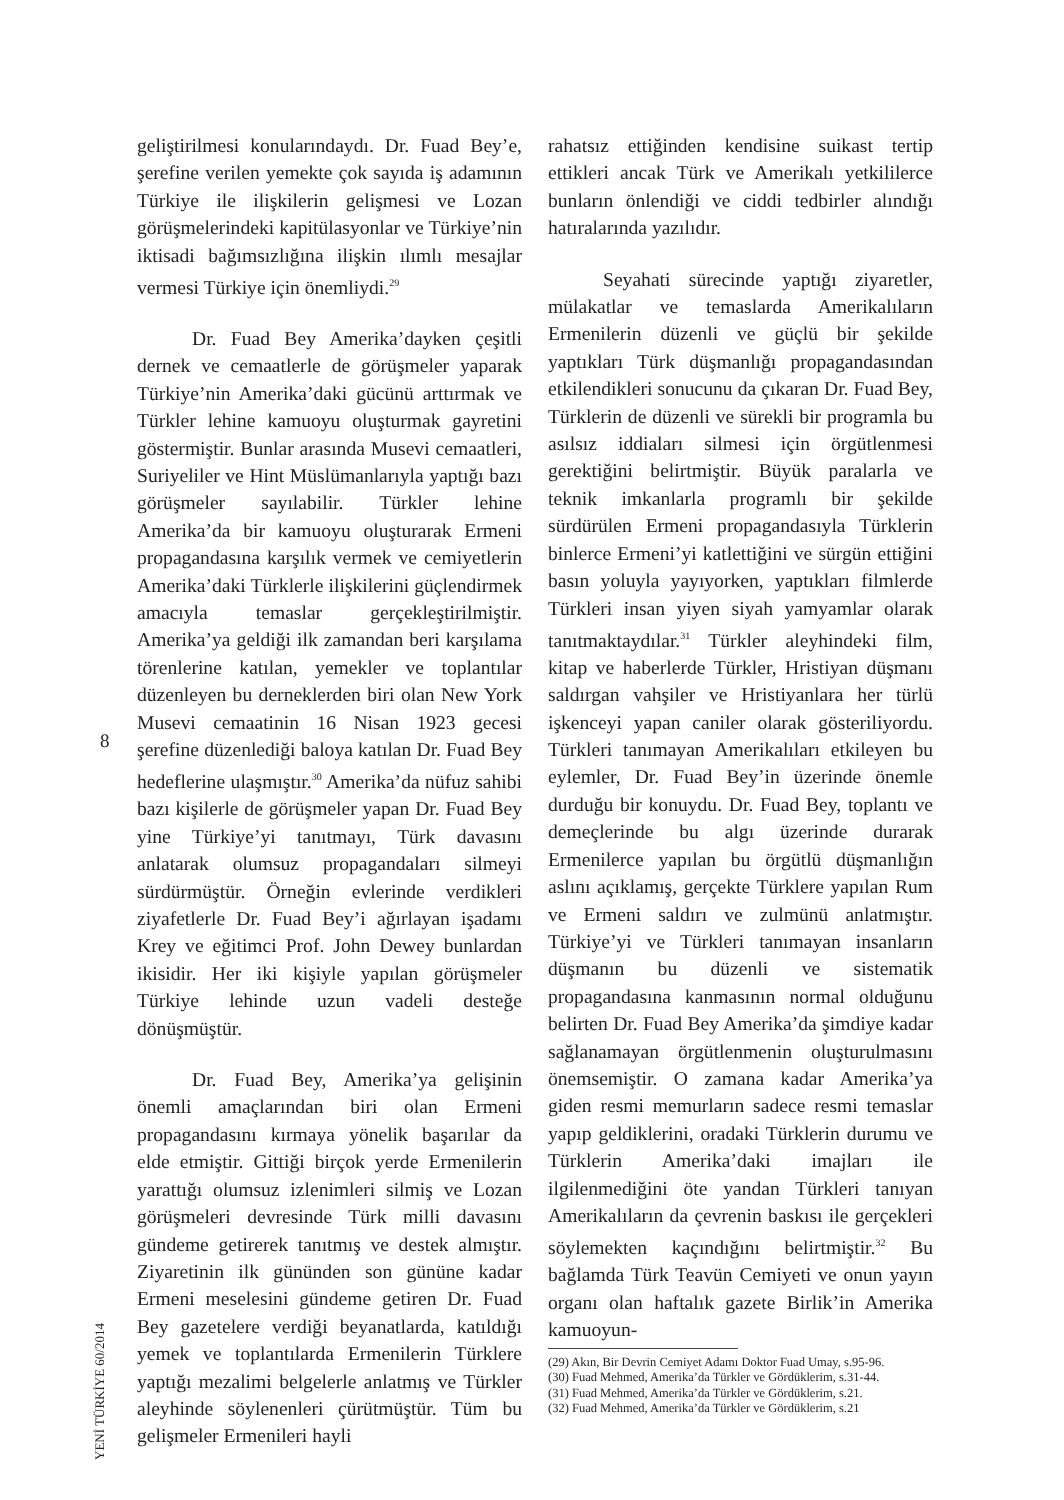geliştirilmesi konularındaydı. Dr. Fuad Bey’e, şerefine verilen yemekte çok sayıda iş adamının Türkiye ile ilişkilerin gelişmesi ve Lozan görüşmelerindeki kapitülasyonlar ve Türkiye’nin iktisadi bağımsızlığına ilişkin ılımlı mesajlar vermesi Türkiye için önemliydi.<sup>29</sup>
Dr. Fuad Bey Amerika’dayken çeşitli dernek ve cemaatlerle de görüşmeler yaparak Türkiye’nin Amerika’daki gücünü arttırmak ve Türkler lehine kamuoyu oluşturmak gayretini göstermiştir. Bunlar arasında Musevi cemaatleri, Suriyeliler ve Hint Müslümanlarıyla yaptığı bazı görüşmeler sayılabilir. Türkler lehine Amerika’da bir kamuoyu oluşturarak Ermeni propagandasına karşılık vermek ve cemiyetlerin Amerika’daki Türklerle ilişkilerini güçlendirmek amacıyla temaslar gerçekleştirilmiştir. Amerika’ya geldiği ilk zamandan beri karşılama törenlerine katılan, yemekler ve toplantılar düzenleyen bu derneklerden biri olan New York Musevi cemaatinin 16 Nisan 1923 gecesi şerefine düzenlediği baloya katılan Dr. Fuad Bey hedeflerine ulaşmıştır.<sup>30</sup> Amerika’da nüfuz sahibi bazı kişilerle de görüşmeler yapan Dr. Fuad Bey yine Türkiye’yi tanıtmayı, Türk davasını anlatarak olumsuz propagandaları silmeyi sürdürmüştür. Örneğin evlerinde verdikleri ziyafetlerle Dr. Fuad Bey’i ağırlayan işadamı Krey ve eğitimci Prof. John Dewey bunlardan ikisidir. Her iki kişiyle yapılan görüşmeler Türkiye lehinde uzun vadeli desteğe dönüşmüştür.
Dr. Fuad Bey, Amerika’ya gelişinin önemli amaçlarından biri olan Ermeni propagandasını kırmaya yönelik başarılar da elde etmiştir. Gittiği birçok yerde Ermenilerin yarattığı olumsuz izlenimleri silmiş ve Lozan görüşmeleri devresinde Türk milli davasını gündeme getirerek tanıtmış ve destek almıştır. Ziyaretinin ilk gününden son gününe kadar Ermeni meselesini gündeme getiren Dr. Fuad Bey gazetelere verdiği beyanatlarda, katıldığı yemek ve toplantılarda Ermenilerin Türklere yaptığı mezalimi belgelerle anlatmış ve Türkler aleyhinde söylenenleri çürütmüştür. Tüm bu gelişmeler Ermenileri hayli
8
YENİ TÜRKİYE 60/2014
rahatsız ettiğinden kendisine suikast tertip ettikleri ancak Türk ve Amerikalı yetkililerce bunların önlendiği ve ciddi tedbirler alındığı hatıralarında yazılıdır.
Seyahati sürecinde yaptığı ziyaretler, mülakatlar ve temaslarda Amerikalıların Ermenilerin düzenli ve güçlü bir şekilde yaptıkları Türk düşmanlığı propagandasından etkilendikleri sonucunu da çıkaran Dr. Fuad Bey, Türklerin de düzenli ve sürekli bir programla bu asılsız iddiaları silmesi için örgütlenmesi gerektiğini belirtmiştir. Büyük paralarla ve teknik imkanlarla programlı bir şekilde sürdürülen Ermeni propagandasıyla Türklerin binlerce Ermeni’yi katlettiğini ve sürgün ettiğini basın yoluyla yayıyorken, yaptıkları filmlerde Türkleri insan yiyen siyah yamyamlar olarak tanıtmaktaydılar.<sup>31</sup> Türkler aleyhindeki film, kitap ve haberlerde Türkler, Hristiyan düşmanı saldırgan vahşiler ve Hristiyanlara her türlü işkenceyi yapan caniler olarak gösteriliyordu. Türkleri tanımayan Amerikalıları etkileyen bu eylemler, Dr. Fuad Bey’in üzerinde önemle durduğu bir konuydu. Dr. Fuad Bey, toplantı ve demeçlerinde bu algı üzerinde durarak Ermenilerce yapılan bu örgütlü düşmanlığın aslını açıklamış, gerçekte Türklere yapılan Rum ve Ermeni saldırı ve zulmünü anlatmıştır. Türkiye’yi ve Türkleri tanımayan insanların düşmanın bu düzenli ve sistematik propagandasına kanmasının normal olduğunu belirten Dr. Fuad Bey Amerika’da şimdiye kadar sağlanamayan örgütlenmenin oluşturulmasını önemsemiştir. O zamana kadar Amerika’ya giden resmi memurların sadece resmi temaslar yapıp geldiklerini, oradaki Türklerin durumu ve Türklerin Amerika’daki imajları ile ilgilenmediğini öte yandan Türkleri tanıyan Amerikalıların da çevrenin baskısı ile gerçekleri söylemekten kaçındığını belirtmiştir.<sup>32</sup> Bu bağlamda Türk Teavün Cemiyeti ve onun yayın organı olan haftalık gazete Birlik’in Amerika kamuoyun-
(29) Akın, Bir Devrin Cemiyet Adamı Doktor Fuad Umay, s.95-96.
(30) Fuad Mehmed, Amerika’da Türkler ve Gördüklerim, s.31-44.
(31) Fuad Mehmed, Amerika’da Türkler ve Gördüklerim, s.21.
(32) Fuad Mehmed, Amerika’da Türkler ve Gördüklerim, s.21